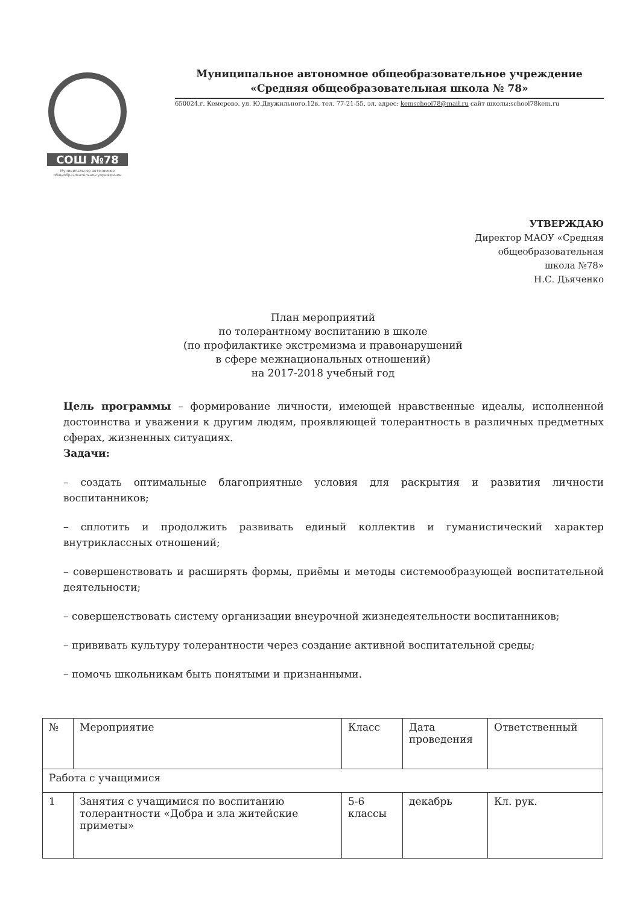СОШ №78
Муниципальное автономное общеобразовательное учреждение
Муниципальное автономное общеобразовательное учреждение
«Средняя общеобразовательная школа № 78»
650024,г. Кемерово, ул. Ю.Двужильного,12в, тел. 77-21-55, эл. адрес: kemschool78@mail.ru сайт школы:school78kem.ru
УТВЕРЖДАЮ
Директор МАОУ «Средняя общеобразовательная школа №78»
Н.С. Дьяченко
План мероприятий
по толерантному воспитанию в школе
(по профилактике экстремизма и правонарушений
в сфере межнациональных отношений)
на 2017-2018 учебный год
Цель программы – формирование личности, имеющей нравственные идеалы, исполненной достоинства и уважения к другим людям, проявляющей толерантность в различных предметных сферах, жизненных ситуациях.
Задачи:
– создать оптимальные благоприятные условия для раскрытия и развития личности воспитанников;
– сплотить и продолжить развивать единый коллектив и гуманистический характер внутриклассных отношений;
– совершенствовать и расширять формы, приёмы и методы системообразующей воспитательной деятельности;
– совершенствовать систему организации внеурочной жизнедеятельности воспитанников;
– прививать культуру толерантности через создание активной воспитательной среды;
– помочь школьникам быть понятыми и признанными.
| № | Мероприятие | Класс | Дата проведения | Ответственный |
| --- | --- | --- | --- | --- |
| Работа с учащимися | | | | |
| 1 | Занятия с учащимися по воспитанию толерантности «Добра и зла житейские приметы» | 5-6 классы | декабрь | Кл. рук. |